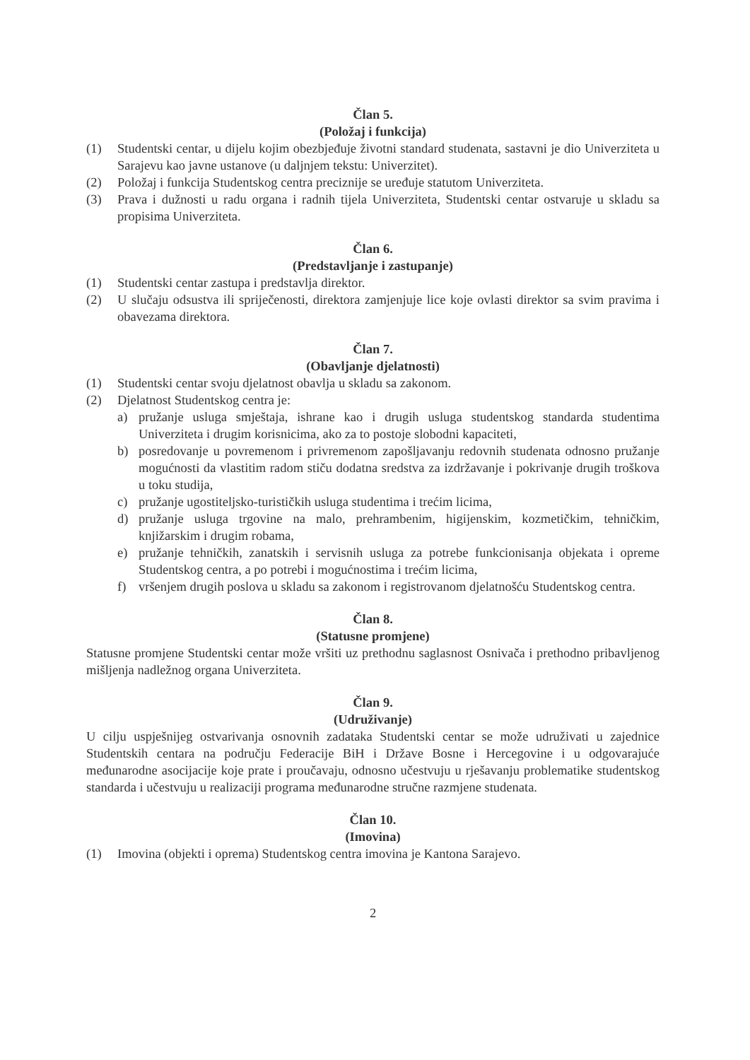Član 5.
(Položaj i funkcija)
(1) Studentski centar, u dijelu kojim obezbjeđuje životni standard studenata, sastavni je dio Univerziteta u Sarajevu kao javne ustanove (u daljnjem tekstu: Univerzitet).
(2) Položaj i funkcija Studentskog centra preciznije se uređuje statutom Univerziteta.
(3) Prava i dužnosti u radu organa i radnih tijela Univerziteta, Studentski centar ostvaruje u skladu sa propisima Univerziteta.
Član 6.
(Predstavljanje i zastupanje)
(1) Studentski centar zastupa i predstavlja direktor.
(2) U slučaju odsustva ili spriječenosti, direktora zamjenjuje lice koje ovlasti direktor sa svim pravima i obavezama direktora.
Član 7.
(Obavljanje djelatnosti)
(1) Studentski centar svoju djelatnost obavlja u skladu sa zakonom.
(2) Djelatnost Studentskog centra je:
a) pružanje usluga smještaja, ishrane kao i drugih usluga studentskog standarda studentima Univerziteta i drugim korisnicima, ako za to postoje slobodni kapaciteti,
b) posredovanje u povremenom i privremenom zapošljavanju redovnih studenata odnosno pružanje mogućnosti da vlastitim radom stiču dodatna sredstva za izdržavanje i pokrivanje drugih troškova u toku studija,
c) pružanje ugostiteljsko-turističkih usluga studentima i trećim licima,
d) pružanje usluga trgovine na malo, prehrambenim, higijenskim, kozmetičkim, tehničkim, knjižarskim i drugim robama,
e) pružanje tehničkih, zanatskih i servisnih usluga za potrebe funkcionisanja objekata i opreme Studentskog centra, a po potrebi i mogućnostima i trećim licima,
f) vršenjem drugih poslova u skladu sa zakonom i registrovanom djelatnošću Studentskog centra.
Član 8.
(Statusne promjene)
Statusne promjene Studentski centar može vršiti uz prethodnu saglasnost Osnivača i prethodno pribavljenog mišljenja nadležnog organa Univerziteta.
Član 9.
(Udruživanje)
U cilju uspješnijeg ostvarivanja osnovnih zadataka Studentski centar se može udruživati u zajednice Studentskih centara na području Federacije BiH i Države Bosne i Hercegovine i u odgovarajuće međunarodne asocijacije koje prate i proučavaju, odnosno učestvuju u rješavanju problematike studentskog standarda i učestvuju u realizaciji programa međunarodne stručne razmjene studenata.
Član 10.
(Imovina)
(1) Imovina (objekti i oprema) Studentskog centra imovina je Kantona Sarajevo.
2